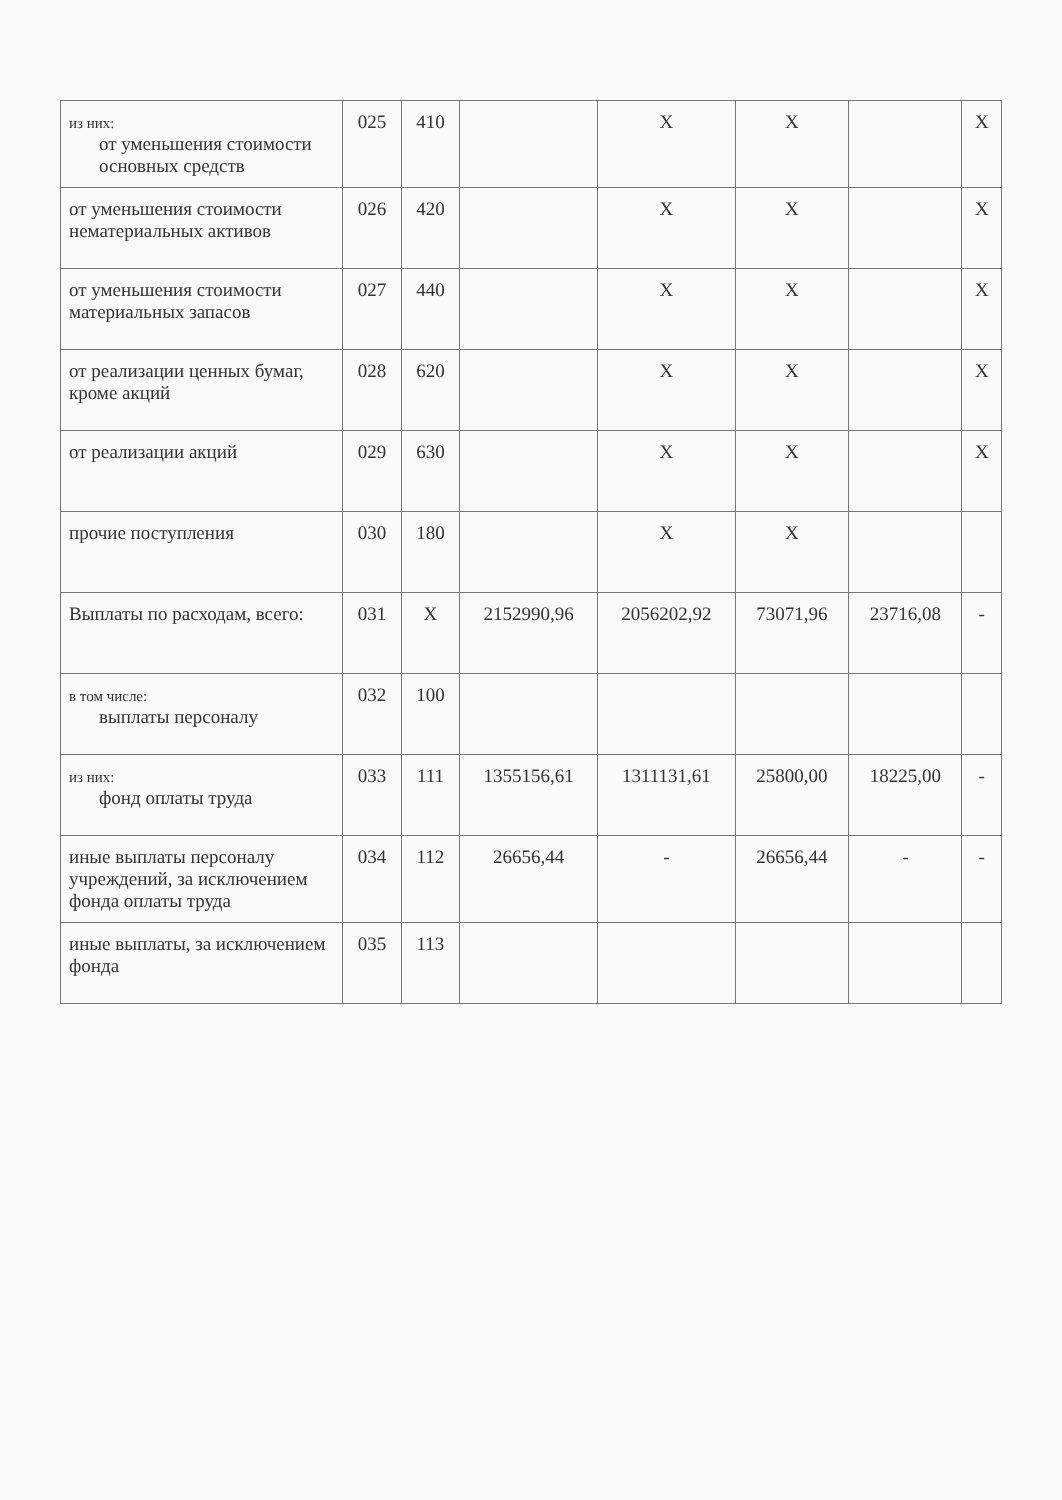| из них: от уменьшения стоимости основных средств | 025 | 410 | | X | X | | X |
| от уменьшения стоимости нематериальных активов | 026 | 420 | | X | X | | X |
| от уменьшения стоимости материальных запасов | 027 | 440 | | X | X | | X |
| от реализации ценных бумаг, кроме акций | 028 | 620 | | X | X | | X |
| от реализации акций | 029 | 630 | | X | X | | X |
| прочие поступления | 030 | 180 | | X | X | | |
| Выплаты по расходам, всего: | 031 | X | 2152990,96 | 2056202,92 | 73071,96 | 23716,08 | - |
| в том числе: выплаты персоналу | 032 | 100 | | | | | |
| из них: фонд оплаты труда | 033 | 111 | 1355156,61 | 1311131,61 | 25800,00 | 18225,00 | - |
| иные выплаты персоналу учреждений, за исключением фонда оплаты труда | 034 | 112 | 26656,44 | - | 26656,44 | - | - |
| иные выплаты, за исключением фонда | 035 | 113 | | | | | |